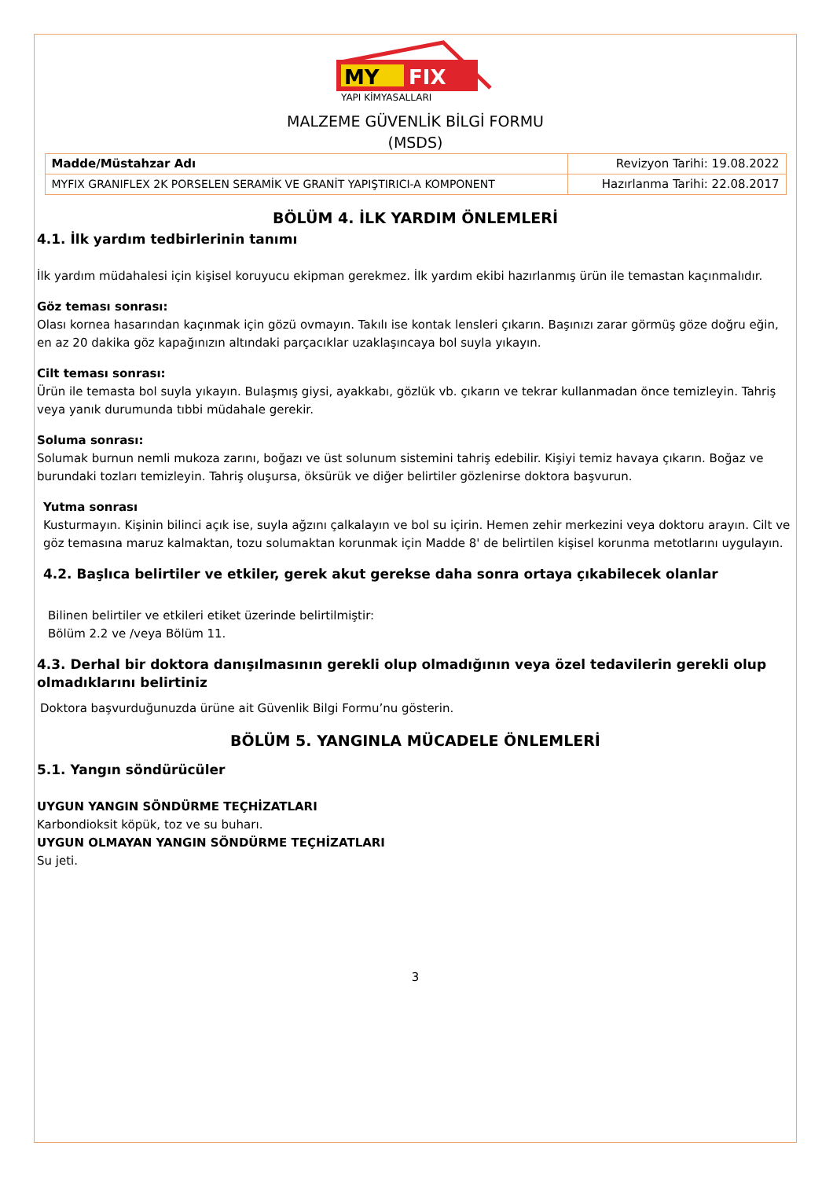MY
FIX
YAPI KİMYASALLARI
MALZEME GÜVENLİK BİLGİ FORMU
(MSDS)
| Madde/Müstahzar Adı | Revizyon Tarihi: 19.08.2022 |
| MYFIX GRANIFLEX 2K PORSELEN SERAMİK VE GRANİT YAPIŞTIRICI-A KOMPONENT | Hazırlanma Tarihi: 22.08.2017 |
BÖLÜM 4. İLK YARDIM ÖNLEMLERİ
4.1. İlk yardım tedbirlerinin tanımı
İlk yardım müdahalesi için kişisel koruyucu ekipman gerekmez. İlk yardım ekibi hazırlanmış ürün ile temastan kaçınmalıdır.
Göz teması sonrası:
Olası kornea hasarından kaçınmak için gözü ovmayın. Takılı ise kontak lensleri çıkarın. Başınızı zarar görmüş göze doğru eğin, en az 20 dakika göz kapağınızın altındaki parçacıklar uzaklaşıncaya bol suyla yıkayın.
Cilt teması sonrası:
Ürün ile temasta bol suyla yıkayın. Bulaşmış giysi, ayakkabı, gözlük vb. çıkarın ve tekrar kullanmadan önce temizleyin. Tahriş veya yanık durumunda tıbbi müdahale gerekir.
Soluma sonrası:
Solumak burnun nemli mukoza zarını, boğazı ve üst solunum sistemini tahriş edebilir. Kişiyi temiz havaya çıkarın. Boğaz ve burundaki tozları temizleyin. Tahriş oluşursa, öksürük ve diğer belirtiler gözlenirse doktora başvurun.
Yutma sonrası
Kusturmayın. Kişinin bilinci açık ise, suyla ağzını çalkalayın ve bol su içirin. Hemen zehir merkezini veya doktoru arayın. Cilt ve göz temasına maruz kalmaktan, tozu solumaktan korunmak için Madde 8' de belirtilen kişisel korunma metotlarını uygulayın.
4.2. Başlıca belirtiler ve etkiler, gerek akut gerekse daha sonra ortaya çıkabilecek olanlar
Bilinen belirtiler ve etkileri etiket üzerinde belirtilmiştir:
Bölüm 2.2 ve /veya Bölüm 11.
4.3. Derhal bir doktora danışılmasının gerekli olup olmadığının veya özel tedavilerin gerekli olup olmadıklarını belirtiniz
Doktora başvurduğunuzda ürüne ait Güvenlik Bilgi Formu’nu gösterin.
BÖLÜM 5. YANGINLA MÜCADELE ÖNLEMLERİ
5.1. Yangın söndürücüler
UYGUN YANGIN SÖNDÜRME TEÇHİZATLARI
Karbondioksit köpük, toz ve su buharı.
UYGUN OLMAYAN YANGIN SÖNDÜRME TEÇHİZATLARI
Su jeti.
3